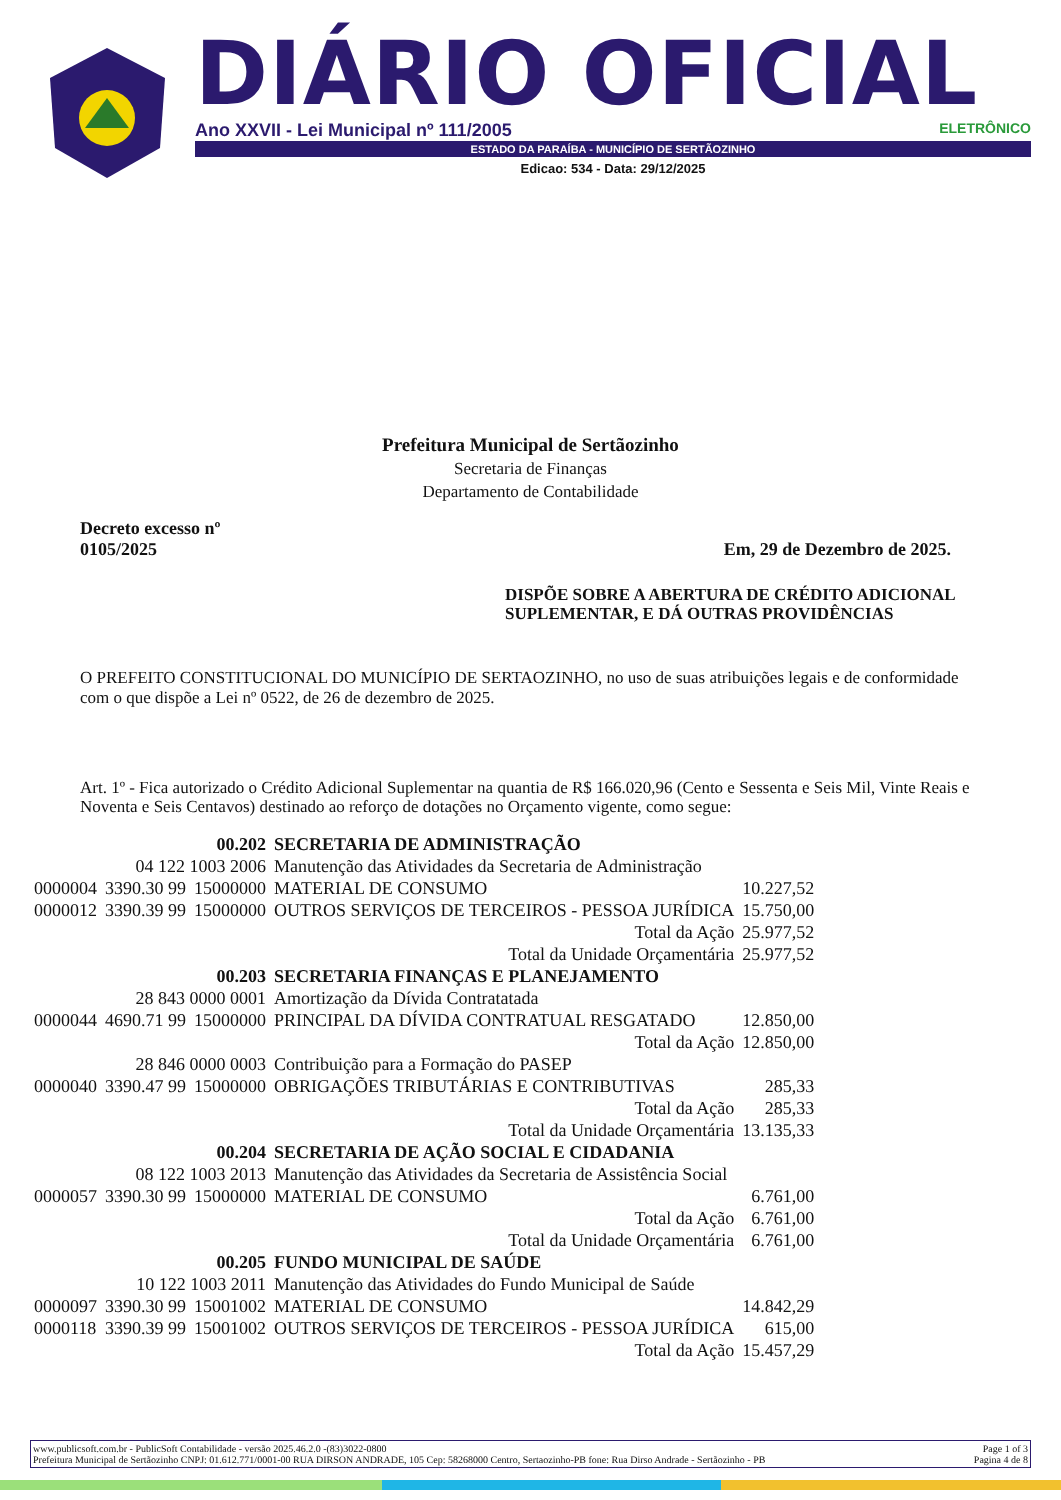DIÁRIO OFICIAL
Ano XXVII - Lei Municipal nº 111/2005 ELETRÔNICO
ESTADO DA PARAÍBA - MUNICÍPIO DE SERTÃOZINHO
Edicao: 534 - Data: 29/12/2025
Prefeitura Municipal de Sertãozinho
Secretaria de Finanças
Departamento de Contabilidade
Decreto excesso nº
0105/2025
Em, 29 de Dezembro de 2025.
DISPÕE SOBRE A ABERTURA DE CRÉDITO ADICIONAL SUPLEMENTAR, E DÁ OUTRAS PROVIDÊNCIAS
O PREFEITO CONSTITUCIONAL DO MUNICÍPIO DE SERTAOZINHO, no uso de suas atribuições legais e de conformidade com o que dispõe a Lei nº 0522, de 26 de dezembro de 2025.
Art. 1º - Fica autorizado o Crédito Adicional Suplementar na quantia de R$ 166.020,96 (Cento e Sessenta e Seis Mil, Vinte Reais e Noventa e Seis Centavos) destinado ao reforço de dotações no Orçamento vigente, como segue:
| | 00.202 | | SECRETARIA DE ADMINISTRAÇÃO | |
| 04 122 1003 2006 | | | Manutenção das Atividades da Secretaria de Administração | |
| 0000004 | 3390.30 99 | 15000000 | MATERIAL DE CONSUMO | 10.227,52 |
| 0000012 | 3390.39 99 | 15000000 | OUTROS SERVIÇOS DE TERCEIROS - PESSOA JURÍDICA | 15.750,00 |
| Total da Ação | | | | 25.977,52 |
| Total da Unidade Orçamentária | | | | 25.977,52 |
| | 00.203 | | SECRETARIA FINANÇAS E PLANEJAMENTO | |
| 28 843 0000 0001 | | | Amortização da Dívida Contratatada | |
| 0000044 | 4690.71 99 | 15000000 | PRINCIPAL DA DÍVIDA CONTRATUAL RESGATADO | 12.850,00 |
| Total da Ação | | | | 12.850,00 |
| 28 846 0000 0003 | | | Contribuição para a Formação do PASEP | |
| 0000040 | 3390.47 99 | 15000000 | OBRIGAÇÕES TRIBUTÁRIAS E CONTRIBUTIVAS | 285,33 |
| Total da Ação | | | | 285,33 |
| Total da Unidade Orçamentária | | | | 13.135,33 |
| | 00.204 | | SECRETARIA DE AÇÃO SOCIAL E CIDADANIA | |
| 08 122 1003 2013 | | | Manutenção das Atividades da Secretaria de Assistência Social | |
| 0000057 | 3390.30 99 | 15000000 | MATERIAL DE CONSUMO | 6.761,00 |
| Total da Ação | | | | 6.761,00 |
| Total da Unidade Orçamentária | | | | 6.761,00 |
| | 00.205 | | FUNDO MUNICIPAL DE SAÚDE | |
| 10 122 1003 2011 | | | Manutenção das Atividades do Fundo Municipal de Saúde | |
| 0000097 | 3390.30 99 | 15001002 | MATERIAL DE CONSUMO | 14.842,29 |
| 0000118 | 3390.39 99 | 15001002 | OUTROS SERVIÇOS DE TERCEIROS - PESSOA JURÍDICA | 615,00 |
| Total da Ação | | | | 15.457,29 |
www.publicsoft.com.br - PublicSoft Contabilidade - versão 2025.46.2.0 -(83)3022-0800 Page 1 of 3
Prefeitura Municipal de Sertãozinho CNPJ: 01.612.771/0001-00 RUA DIRSON ANDRADE, 105 Cep: 58268000 Centro, Sertaozinho-PB fone: Rua Dirso Andrade - Sertãozinho - PB Pagina 4 de 8